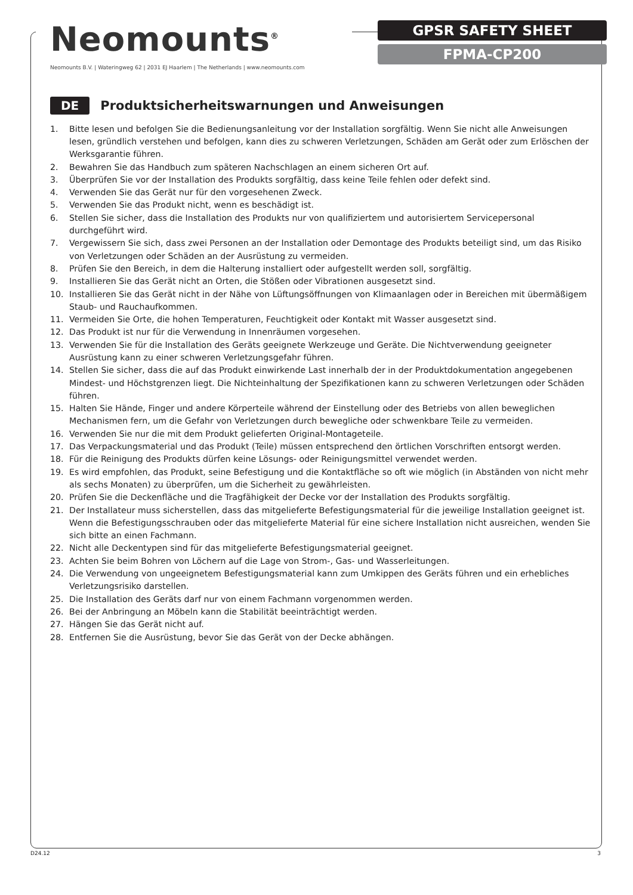Neomounts<sup>®</sup>
Neomounts B.V. | Wateringweg 62 | 2031 EJ Haarlem | The Netherlands | www.neomounts.com
GPSR SAFETY SHEET
FPMA-CP200
DE
Produktsicherheitswarnungen und Anweisungen
1. Bitte lesen und befolgen Sie die Bedienungsanleitung vor der Installation sorgfältig. Wenn Sie nicht alle Anweisungen lesen, gründlich verstehen und befolgen, kann dies zu schweren Verletzungen, Schäden am Gerät oder zum Erlöschen der Werksgarantie führen.
2. Bewahren Sie das Handbuch zum späteren Nachschlagen an einem sicheren Ort auf.
3. Überprüfen Sie vor der Installation des Produkts sorgfältig, dass keine Teile fehlen oder defekt sind.
4. Verwenden Sie das Gerät nur für den vorgesehenen Zweck.
5. Verwenden Sie das Produkt nicht, wenn es beschädigt ist.
6. Stellen Sie sicher, dass die Installation des Produkts nur von qualifiziertem und autorisiertem Servicepersonal durchgeführt wird.
7. Vergewissern Sie sich, dass zwei Personen an der Installation oder Demontage des Produkts beteiligt sind, um das Risiko von Verletzungen oder Schäden an der Ausrüstung zu vermeiden.
8. Prüfen Sie den Bereich, in dem die Halterung installiert oder aufgestellt werden soll, sorgfältig.
9. Installieren Sie das Gerät nicht an Orten, die Stößen oder Vibrationen ausgesetzt sind.
10. Installieren Sie das Gerät nicht in der Nähe von Lüftungsöffnungen von Klimaanlagen oder in Bereichen mit übermäßigem Staub- und Rauchaufkommen.
11. Vermeiden Sie Orte, die hohen Temperaturen, Feuchtigkeit oder Kontakt mit Wasser ausgesetzt sind.
12. Das Produkt ist nur für die Verwendung in Innenräumen vorgesehen.
13. Verwenden Sie für die Installation des Geräts geeignete Werkzeuge und Geräte. Die Nichtverwendung geeigneter Ausrüstung kann zu einer schweren Verletzungsgefahr führen.
14. Stellen Sie sicher, dass die auf das Produkt einwirkende Last innerhalb der in der Produktdokumentation angegebenen Mindest- und Höchstgrenzen liegt. Die Nichteinhaltung der Spezifikationen kann zu schweren Verletzungen oder Schäden führen.
15. Halten Sie Hände, Finger und andere Körperteile während der Einstellung oder des Betriebs von allen beweglichen Mechanismen fern, um die Gefahr von Verletzungen durch bewegliche oder schwenkbare Teile zu vermeiden.
16. Verwenden Sie nur die mit dem Produkt gelieferten Original-Montageteile.
17. Das Verpackungsmaterial und das Produkt (Teile) müssen entsprechend den örtlichen Vorschriften entsorgt werden.
18. Für die Reinigung des Produkts dürfen keine Lösungs- oder Reinigungsmittel verwendet werden.
19. Es wird empfohlen, das Produkt, seine Befestigung und die Kontaktfläche so oft wie möglich (in Abständen von nicht mehr als sechs Monaten) zu überprüfen, um die Sicherheit zu gewährleisten.
20. Prüfen Sie die Deckenfläche und die Tragfähigkeit der Decke vor der Installation des Produkts sorgfältig.
21. Der Installateur muss sicherstellen, dass das mitgelieferte Befestigungsmaterial für die jeweilige Installation geeignet ist. Wenn die Befestigungsschrauben oder das mitgelieferte Material für eine sichere Installation nicht ausreichen, wenden Sie sich bitte an einen Fachmann.
22. Nicht alle Deckentypen sind für das mitgelieferte Befestigungsmaterial geeignet.
23. Achten Sie beim Bohren von Löchern auf die Lage von Strom-, Gas- und Wasserleitungen.
24. Die Verwendung von ungeeignetem Befestigungsmaterial kann zum Umkippen des Geräts führen und ein erhebliches Verletzungsrisiko darstellen.
25. Die Installation des Geräts darf nur von einem Fachmann vorgenommen werden.
26. Bei der Anbringung an Möbeln kann die Stabilität beeinträchtigt werden.
27. Hängen Sie das Gerät nicht auf.
28. Entfernen Sie die Ausrüstung, bevor Sie das Gerät von der Decke abhängen.
D24.12 3